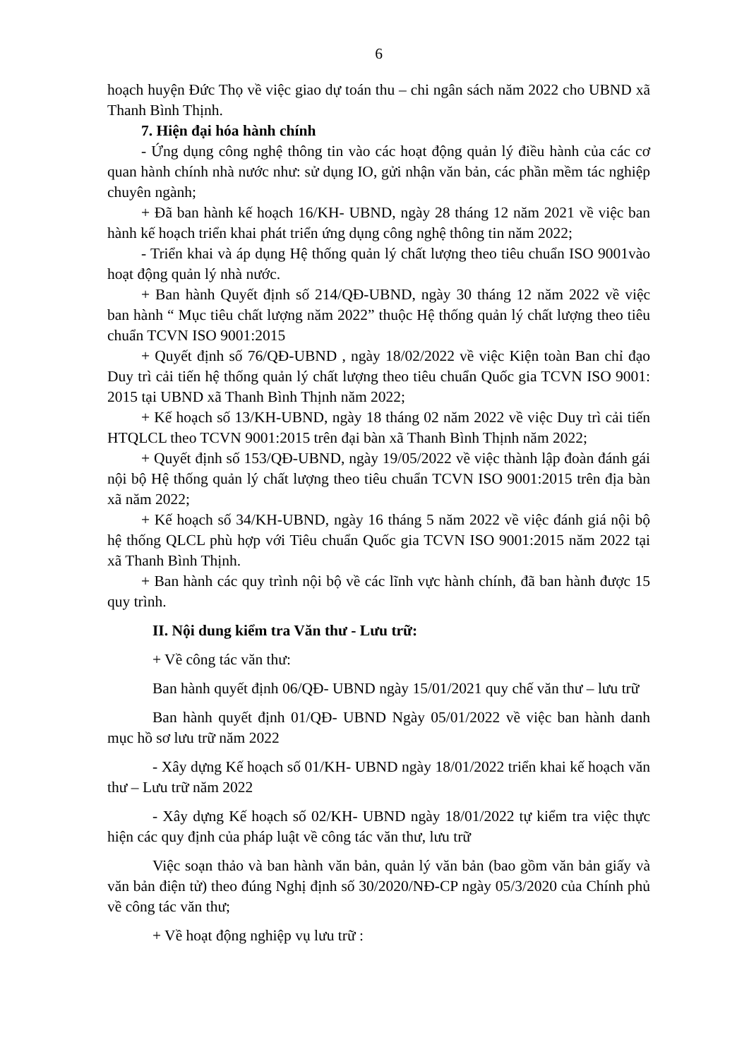6
hoạch huyện Đức Thọ về việc giao dự toán thu – chi ngân sách năm 2022 cho UBND xã Thanh Bình Thịnh.
7. Hiện đại hóa hành chính
- Ứng dụng công nghệ thông tin vào các hoạt động quản lý điều hành của các cơ quan hành chính nhà nước như: sử dụng IO, gửi nhận văn bản, các phần mềm tác nghiệp chuyên ngành;
+ Đã ban hành kế hoạch 16/KH- UBND, ngày 28 tháng 12 năm 2021 về việc ban hành kế hoạch triển khai phát triển ứng dụng công nghệ thông tin năm 2022;
- Triển khai và áp dụng Hệ thống quản lý chất lượng theo tiêu chuẩn ISO 9001vào hoạt động quản lý nhà nước.
+ Ban hành Quyết định số 214/QĐ-UBND, ngày 30 tháng 12 năm 2022 về việc ban hành “ Mục tiêu chất lượng năm 2022” thuộc Hệ thống quản lý chất lượng theo tiêu chuẩn TCVN ISO 9001:2015
+ Quyết định số 76/QĐ-UBND , ngày 18/02/2022 về việc Kiện toàn Ban chỉ đạo Duy trì cải tiến hệ thống quản lý chất lượng theo tiêu chuẩn Quốc gia TCVN ISO 9001: 2015 tại UBND xã Thanh Bình Thịnh năm 2022;
+ Kế hoạch số 13/KH-UBND, ngày 18 tháng 02 năm 2022 về việc Duy trì cải tiến HTQLCL theo TCVN 9001:2015 trên đại bàn xã Thanh Bình Thịnh năm 2022;
+ Quyết định số 153/QĐ-UBND, ngày 19/05/2022 về việc thành lập đoàn đánh gái nội bộ Hệ thống quản lý chất lượng theo tiêu chuẩn TCVN ISO 9001:2015 trên địa bàn xã năm 2022;
+ Kế hoạch số 34/KH-UBND, ngày 16 tháng 5 năm 2022 về việc đánh giá nội bộ hệ thống QLCL phù hợp với Tiêu chuẩn Quốc gia TCVN ISO 9001:2015 năm 2022 tại xã Thanh Bình Thịnh.
+ Ban hành các quy trình nội bộ về các lĩnh vực hành chính, đã ban hành được 15 quy trình.
II. Nội dung kiểm tra Văn thư - Lưu trữ:
+ Về công tác văn thư:
Ban hành quyết định 06/QĐ- UBND ngày 15/01/2021 quy chế văn thư – lưu trữ
Ban hành quyết định 01/QĐ- UBND Ngày 05/01/2022 về việc ban hành danh mục hồ sơ lưu trữ năm 2022
- Xây dựng Kế hoạch số 01/KH- UBND ngày 18/01/2022 triển khai kế hoạch văn thư – Lưu trữ năm 2022
- Xây dựng Kế hoạch số 02/KH- UBND ngày 18/01/2022 tự kiểm tra việc thực hiện các quy định của pháp luật về công tác văn thư, lưu trữ
Việc soạn thảo và ban hành văn bản, quản lý văn bản (bao gồm văn bản giấy và văn bản điện tử) theo đúng Nghị định số 30/2020/NĐ-CP ngày 05/3/2020 của Chính phủ về công tác văn thư;
+ Về hoạt động nghiệp vụ lưu trữ :